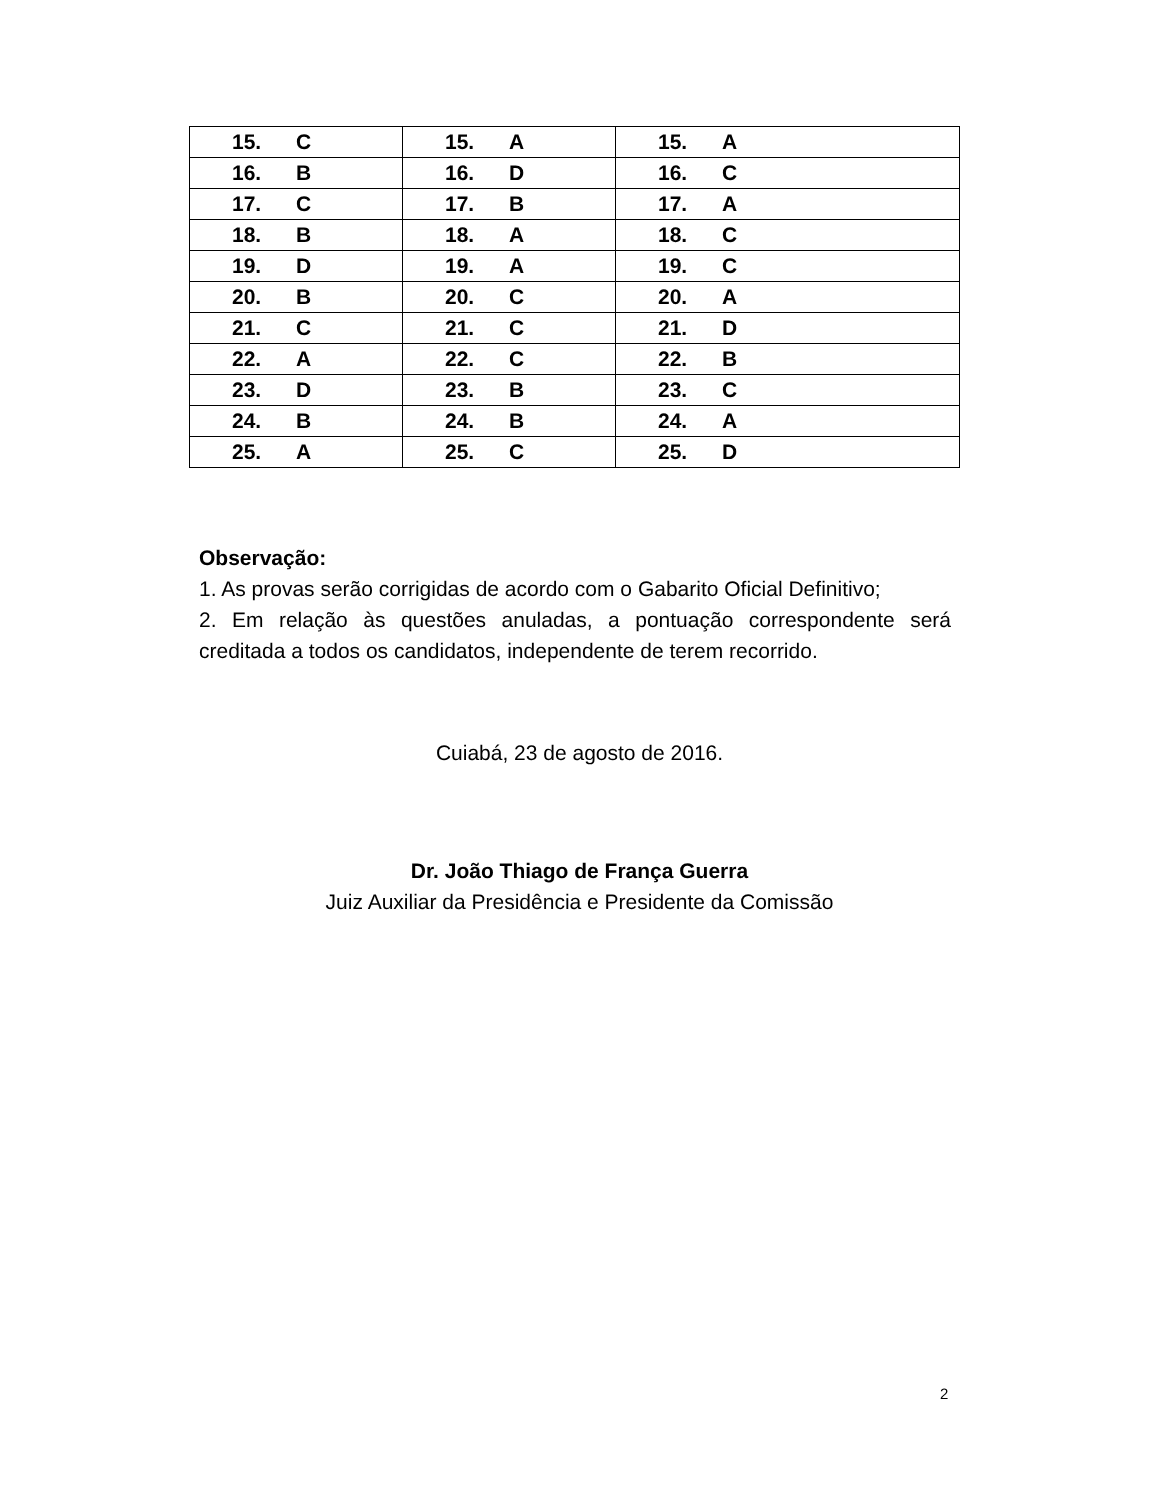| 15. | C | 15. | A | 15. | A |
| 16. | B | 16. | D | 16. | C |
| 17. | C | 17. | B | 17. | A |
| 18. | B | 18. | A | 18. | C |
| 19. | D | 19. | A | 19. | C |
| 20. | B | 20. | C | 20. | A |
| 21. | C | 21. | C | 21. | D |
| 22. | A | 22. | C | 22. | B |
| 23. | D | 23. | B | 23. | C |
| 24. | B | 24. | B | 24. | A |
| 25. | A | 25. | C | 25. | D |
Observação:
1. As provas serão corrigidas de acordo com o Gabarito Oficial Definitivo;
2. Em relação às questões anuladas, a pontuação correspondente será creditada a todos os candidatos, independente de terem recorrido.
Cuiabá, 23 de agosto de 2016.
Dr. João Thiago de França Guerra
Juiz Auxiliar da Presidência e Presidente da Comissão
2